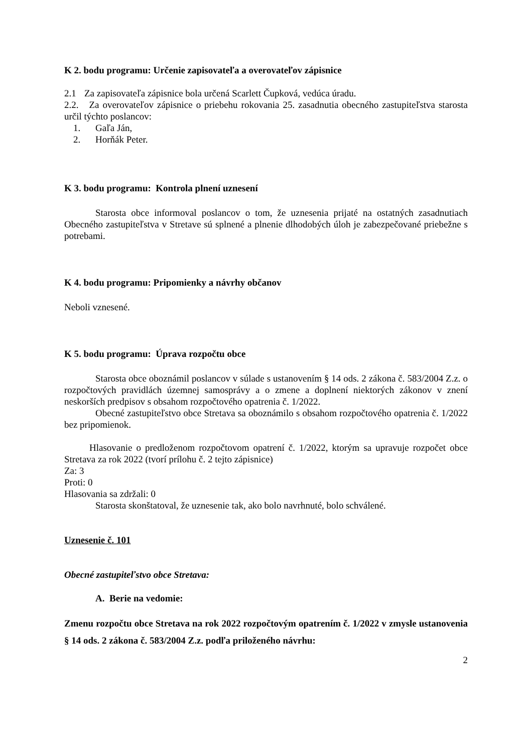K 2. bodu programu: Určenie zapisovateľa a overovateľov zápisnice
2.1 Za zapisovateľa zápisnice bola určená Scarlett Čupková, vedúca úradu.
2.2. Za overovateľov zápisnice o priebehu rokovania 25. zasadnutia obecného zastupiteľstva starosta určil týchto poslancov:
1. Gaľa Ján,
2. Horňák Peter.
K 3. bodu programu: Kontrola plnení uznesení
Starosta obce informoval poslancov o tom, že uznesenia prijaté na ostatných zasadnutiach Obecného zastupiteľstva v Stretave sú splnené a plnenie dlhodobých úloh je zabezpečované priebežne s potrebami.
K 4. bodu programu: Pripomienky a návrhy občanov
Neboli vznesené.
K 5. bodu programu: Úprava rozpočtu obce
Starosta obce oboznámil poslancov v súlade s ustanovením § 14 ods. 2 zákona č. 583/2004 Z.z. o rozpočtových pravidlách územnej samosprávy a o zmene a doplnení niektorých zákonov v znení neskorších predpisov s obsahom rozpočtového opatrenia č. 1/2022.
Obecné zastupiteľstvo obce Stretava sa oboznámilo s obsahom rozpočtového opatrenia č. 1/2022 bez pripomienok.
Hlasovanie o predloženom rozpočtovom opatrení č. 1/2022, ktorým sa upravuje rozpočet obce Stretava za rok 2022 (tvorí prílohu č. 2 tejto zápisnice)
Za: 3
Proti: 0
Hlasovania sa zdržali: 0
Starosta skonštatoval, že uznesenie tak, ako bolo navrhnuté, bolo schválené.
Uznesenie č. 101
Obecné zastupiteľstvo obce Stretava:
A. Berie na vedomie:
Zmenu rozpočtu obce Stretava na rok 2022 rozpočtovým opatrením č. 1/2022 v zmysle ustanovenia § 14 ods. 2 zákona č. 583/2004 Z.z. podľa priloženého návrhu:
2